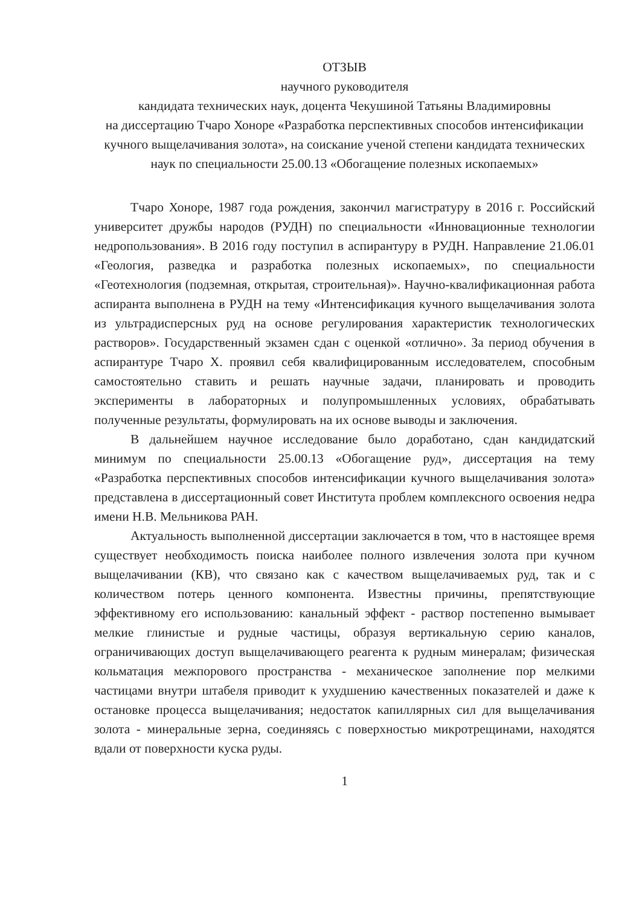ОТЗЫВ
научного руководителя
кандидата технических наук, доцента Чекушиной Татьяны Владимировны
на диссертацию Тчаро Хоноре «Разработка перспективных способов интенсификации кучного выщелачивания золота», на соискание ученой степени кандидата технических наук по специальности 25.00.13 «Обогащение полезных ископаемых»
Тчаро Хоноре, 1987 года рождения, закончил магистратуру в 2016 г. Российский университет дружбы народов (РУДН) по специальности «Инновационные технологии недропользования». В 2016 году поступил в аспирантуру в РУДН. Направление 21.06.01 «Геология, разведка и разработка полезных ископаемых», по специальности «Геотехнология (подземная, открытая, строительная)». Научно-квалификационная работа аспиранта выполнена в РУДН на тему «Интенсификация кучного выщелачивания золота из ультрадисперсных руд на основе регулирования характеристик технологических растворов». Государственный экзамен сдан с оценкой «отлично». За период обучения в аспирантуре Тчаро Х. проявил себя квалифицированным исследователем, способным самостоятельно ставить и решать научные задачи, планировать и проводить эксперименты в лабораторных и полупромышленных условиях, обрабатывать полученные результаты, формулировать на их основе выводы и заключения.
В дальнейшем научное исследование было доработано, сдан кандидатский минимум по специальности 25.00.13 «Обогащение руд», диссертация на тему «Разработка перспективных способов интенсификации кучного выщелачивания золота» представлена в диссертационный совет Института проблем комплексного освоения недра имени Н.В. Мельникова РАН.
Актуальность выполненной диссертации заключается в том, что в настоящее время существует необходимость поиска наиболее полного извлечения золота при кучном выщелачивании (КВ), что связано как с качеством выщелачиваемых руд, так и с количеством потерь ценного компонента. Известны причины, препятствующие эффективному его использованию: канальный эффект - раствор постепенно вымывает мелкие глинистые и рудные частицы, образуя вертикальную серию каналов, ограничивающих доступ выщелачивающего реагента к рудным минералам; физическая кольматация межпорового пространства - механическое заполнение пор мелкими частицами внутри штабеля приводит к ухудшению качественных показателей и даже к остановке процесса выщелачивания; недостаток капиллярных сил для выщелачивания золота - минеральные зерна, соединяясь с поверхностью микротрещинами, находятся вдали от поверхности куска руды.
1